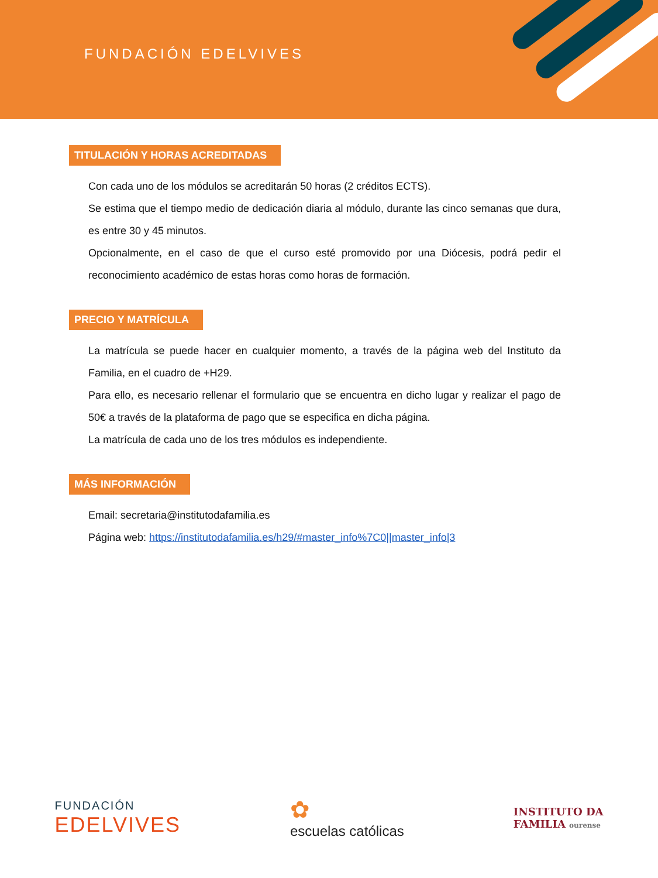FUNDACIÓN EDELVIVES
TITULACIÓN Y HORAS ACREDITADAS
Con cada uno de los módulos se acreditarán 50 horas (2 créditos ECTS).
Se estima que el tiempo medio de dedicación diaria al módulo, durante las cinco semanas que dura, es entre 30 y 45 minutos.
Opcionalmente, en el caso de que el curso esté promovido por una Diócesis, podrá pedir el reconocimiento académico de estas horas como horas de formación.
PRECIO Y MATRÍCULA
La matrícula se puede hacer en cualquier momento, a través de la página web del Instituto da Familia, en el cuadro de +H29.
Para ello, es necesario rellenar el formulario que se encuentra en dicho lugar y realizar el pago de 50€ a través de la plataforma de pago que se especifica en dicha página.
La matrícula de cada uno de los tres módulos es independiente.
MÁS INFORMACIÓN
Email: secretaria@institutodafamilia.es
Página web: https://institutodafamilia.es/h29/#master_info%7C0||master_info|3
FUNDACIÓN
EDELVIVES
✿
escuelas católicas
INSTITUTO DA
FAMILIA ourense